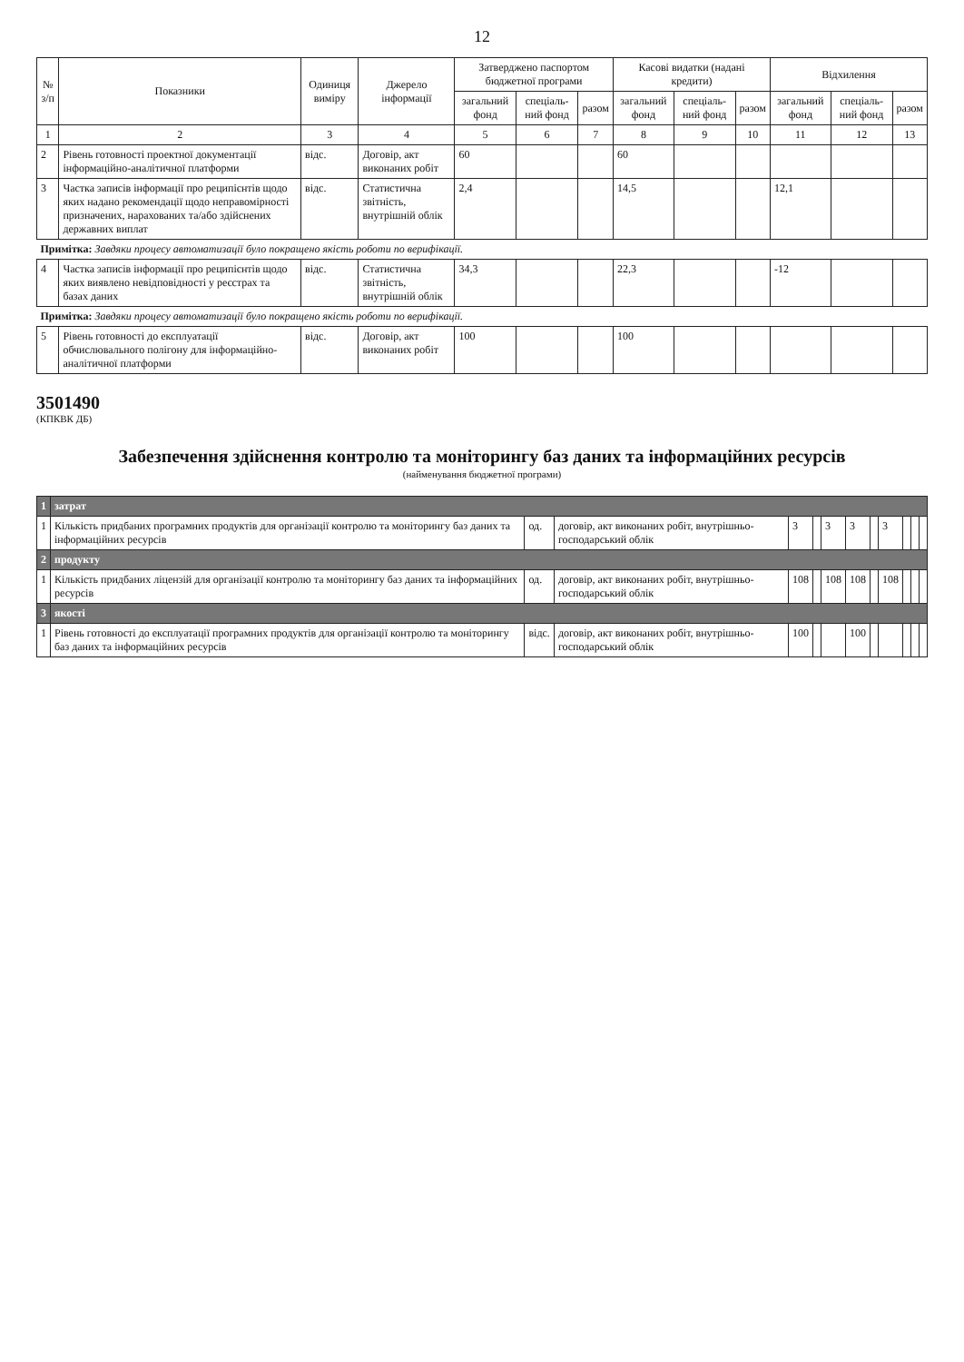12
| № з/п | Показники | Одиниця виміру | Джерело інформації | Затверджено паспортом бюджетної програми | | | Касові видатки (надані кредити) | | | Відхилення | | |
| --- | --- | --- | --- | --- | --- | --- | --- | --- | --- | --- | --- | --- |
| | | | | загальний фонд | спеціаль-ний фонд | разом | загальний фонд | спеціаль-ний фонд | разом | загальний фонд | спеціаль-ний фонд | разом |
| 1 | 2 | 3 | 4 | 5 | 6 | 7 | 8 | 9 | 10 | 11 | 12 | 13 |
| 2 | Рівень готовності проектної документації інформаційно-аналітичної платформи | відс. | Договір, акт виконаних робіт | 60 | | | 60 | | | | | |
| 3 | Частка записів інформації про реципієнтів щодо яких надано рекомендації щодо неправомірності призначених, нарахованих та/або здійснених державних виплат | відс. | Статистична звітність, внутрішній облік | 2,4 | | | 14,5 | | | 12,1 | | |
| Примітка: Завдяки процесу автоматизації було покращено якість роботи по верифікації. | | | | | | | | | | | | |
| 4 | Частка записів інформації про реципієнтів щодо яких виявлено невідповідності у реєстрах та базах даних | відс. | Статистична звітність, внутрішній облік | 34,3 | | | 22,3 | | | -12 | | |
| Примітка: Завдяки процесу автоматизації було покращено якість роботи по верифікації. | | | | | | | | | | | | |
| 5 | Рівень готовності до експлуатації обчислювального полігону для інформаційно-аналітичної платформи | відс. | Договір, акт виконаних робіт | 100 | | | 100 | | | | | |
3501490
(КПКВК ДБ)
Забезпечення здійснення контролю та моніторингу баз даних та інформаційних ресурсів
(найменування бюджетної програми)
| 1 | затрат | | | | | | | | | | | |
| 1 | Кількість придбаних програмних продуктів для організації контролю та моніторингу баз даних та інформаційних ресурсів | од. | договір, акт виконаних робіт, внутрішньо-господарський облік | 3 | | 3 | 3 | | 3 | | | |
| 2 | продукту | | | | | | | | | | | |
| 1 | Кількість придбаних ліцензій для організації контролю та моніторингу баз даних та інформаційних ресурсів | од. | договір, акт виконаних робіт, внутрішньо-господарський облік | 108 | | 108 | 108 | | 108 | | | |
| 3 | якості | | | | | | | | | | | |
| 1 | Рівень готовності до експлуатації програмних продуктів для організації контролю та моніторингу баз даних та інформаційних ресурсів | відс. | договір, акт виконаних робіт, внутрішньо-господарський облік | 100 | | | 100 | | | | | |